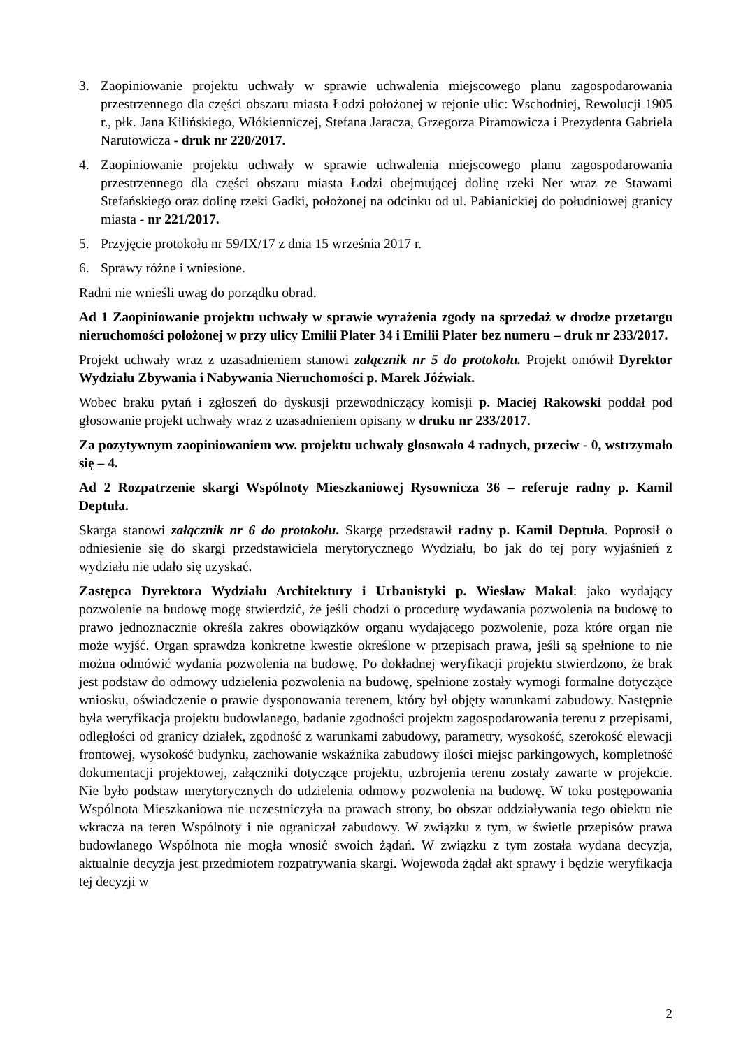3. Zaopiniowanie projektu uchwały w sprawie uchwalenia miejscowego planu zagospodarowania przestrzennego dla części obszaru miasta Łodzi położonej w rejonie ulic: Wschodniej, Rewolucji 1905 r., płk. Jana Kilińskiego, Włókienniczej, Stefana Jaracza, Grzegorza Piramowicza i Prezydenta Gabriela Narutowicza - druk nr 220/2017.
4. Zaopiniowanie projektu uchwały w sprawie uchwalenia miejscowego planu zagospodarowania przestrzennego dla części obszaru miasta Łodzi obejmującej dolinę rzeki Ner wraz ze Stawami Stefańskiego oraz dolinę rzeki Gadki, położonej na odcinku od ul. Pabianickiej do południowej granicy miasta - nr 221/2017.
5. Przyjęcie protokołu nr 59/IX/17 z dnia 15 września 2017 r.
6. Sprawy różne i wniesione.
Radni nie wnieśli uwag do porządku obrad.
Ad 1 Zaopiniowanie projektu uchwały w sprawie wyrażenia zgody na sprzedaż w drodze przetargu nieruchomości położonej w przy ulicy Emilii Plater 34 i Emilii Plater bez numeru – druk nr 233/2017.
Projekt uchwały wraz z uzasadnieniem stanowi załącznik nr 5 do protokołu. Projekt omówił Dyrektor Wydziału Zbywania i Nabywania Nieruchomości p. Marek Jóźwiak.
Wobec braku pytań i zgłoszeń do dyskusji przewodniczący komisji p. Maciej Rakowski poddał pod głosowanie projekt uchwały wraz z uzasadnieniem opisany w druku nr 233/2017.
Za pozytywnym zaopiniowaniem ww. projektu uchwały głosowało 4 radnych, przeciw - 0, wstrzymało się – 4.
Ad 2 Rozpatrzenie skargi Wspólnoty Mieszkaniowej Rysownicza 36 – referuje radny p. Kamil Deptuła.
Skarga stanowi załącznik nr 6 do protokołu. Skargę przedstawił radny p. Kamil Deptuła. Poprosił o odniesienie się do skargi przedstawiciela merytorycznego Wydziału, bo jak do tej pory wyjaśnień z wydziału nie udało się uzyskać.
Zastępca Dyrektora Wydziału Architektury i Urbanistyki p. Wiesław Makal: jako wydający pozwolenie na budowę mogę stwierdzić, że jeśli chodzi o procedurę wydawania pozwolenia na budowę to prawo jednoznacznie określa zakres obowiązków organu wydającego pozwolenie, poza które organ nie może wyjść. Organ sprawdza konkretne kwestie określone w przepisach prawa, jeśli są spełnione to nie można odmówić wydania pozwolenia na budowę. Po dokładnej weryfikacji projektu stwierdzono, że brak jest podstaw do odmowy udzielenia pozwolenia na budowę, spełnione zostały wymogi formalne dotyczące wniosku, oświadczenie o prawie dysponowania terenem, który był objęty warunkami zabudowy. Następnie była weryfikacja projektu budowlanego, badanie zgodności projektu zagospodarowania terenu z przepisami, odległości od granicy działek, zgodność z warunkami zabudowy, parametry, wysokość, szerokość elewacji frontowej, wysokość budynku, zachowanie wskaźnika zabudowy ilości miejsc parkingowych, kompletność dokumentacji projektowej, załączniki dotyczące projektu, uzbrojenia terenu zostały zawarte w projekcie. Nie było podstaw merytorycznych do udzielenia odmowy pozwolenia na budowę. W toku postępowania Wspólnota Mieszkaniowa nie uczestniczyła na prawach strony, bo obszar oddziaływania tego obiektu nie wkracza na teren Wspólnoty i nie ograniczał zabudowy. W związku z tym, w świetle przepisów prawa budowlanego Wspólnota nie mogła wnosić swoich żądań. W związku z tym została wydana decyzja, aktualnie decyzja jest przedmiotem rozpatrywania skargi. Wojewoda żądał akt sprawy i będzie weryfikacja tej decyzji w
2